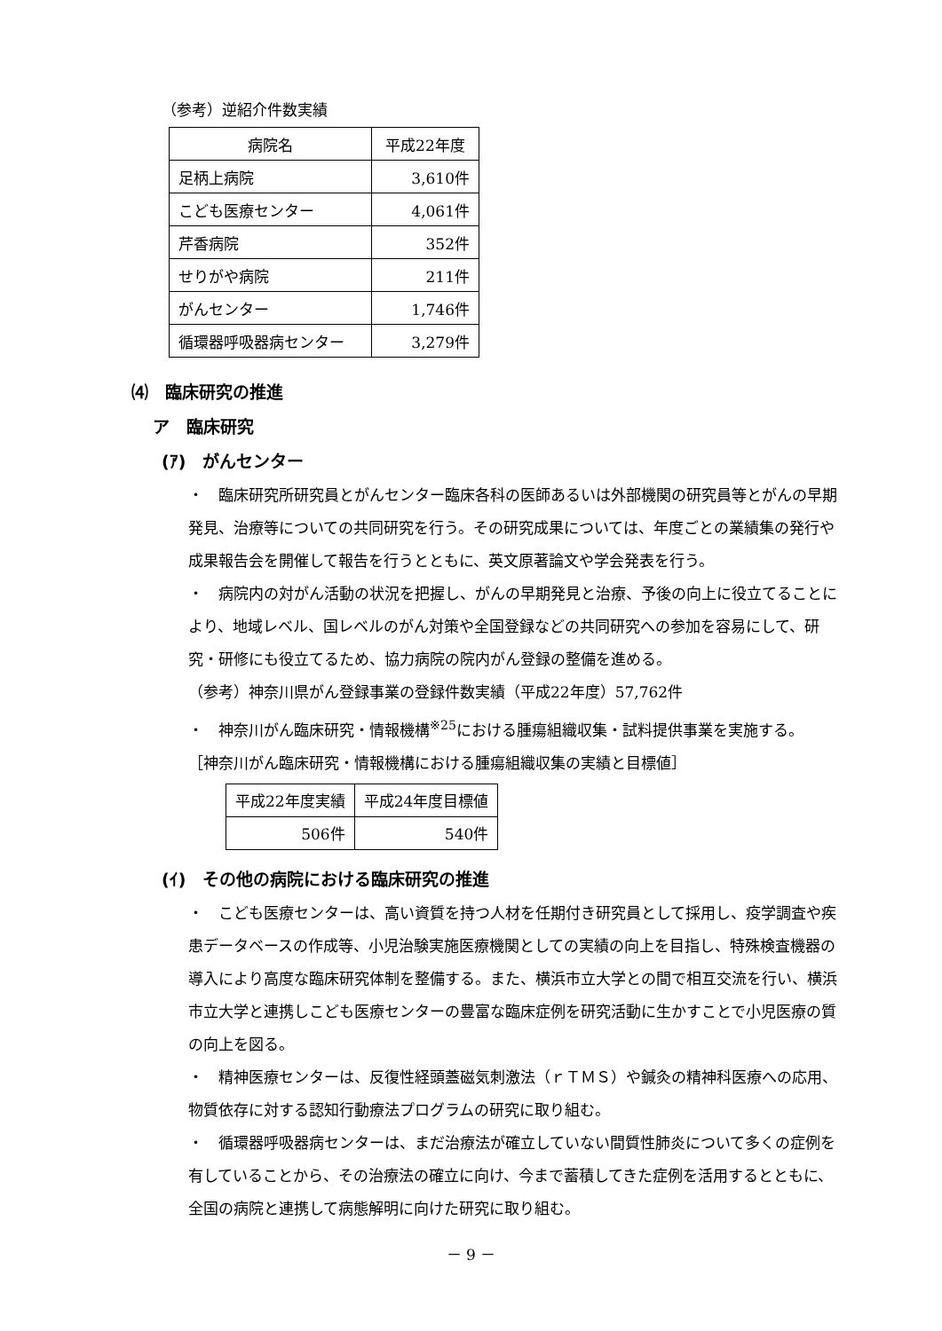（参考）逆紹介件数実績
| 病院名 | 平成22年度 |
| --- | --- |
| 足柄上病院 | 3,610件 |
| こども医療センター | 4,061件 |
| 芹香病院 | 352件 |
| せりがや病院 | 211件 |
| がんセンター | 1,746件 |
| 循環器呼吸器病センター | 3,279件 |
⑷　臨床研究の推進
ア　臨床研究
(ｱ)　がんセンター
・　臨床研究所研究員とがんセンター臨床各科の医師あるいは外部機関の研究員等とがんの早期発見、治療等についての共同研究を行う。その研究成果については、年度ごとの業績集の発行や成果報告会を開催して報告を行うとともに、英文原著論文や学会発表を行う。
・　病院内の対がん活動の状況を把握し、がんの早期発見と治療、予後の向上に役立てることにより、地域レベル、国レベルのがん対策や全国登録などの共同研究への参加を容易にして、研究・研修にも役立てるため、協力病院の院内がん登録の整備を進める。
（参考）神奈川県がん登録事業の登録件数実績（平成22年度）57,762件
・　神奈川がん臨床研究・情報機構<sup>※25</sup>における腫瘍組織収集・試料提供事業を実施する。
［神奈川がん臨床研究・情報機構における腫瘍組織収集の実績と目標値］
| 平成22年度実績 | 平成24年度目標値 |
| 506件 | 540件 |
(ｲ)　その他の病院における臨床研究の推進
・　こども医療センターは、高い資質を持つ人材を任期付き研究員として採用し、疫学調査や疾患データベースの作成等、小児治験実施医療機関としての実績の向上を目指し、特殊検査機器の導入により高度な臨床研究体制を整備する。また、横浜市立大学との間で相互交流を行い、横浜市立大学と連携しこども医療センターの豊富な臨床症例を研究活動に生かすことで小児医療の質の向上を図る。
・　精神医療センターは、反復性経頭蓋磁気刺激法（ｒＴＭＳ）や鍼灸の精神科医療への応用、物質依存に対する認知行動療法プログラムの研究に取り組む。
・　循環器呼吸器病センターは、まだ治療法が確立していない間質性肺炎について多くの症例を有していることから、その治療法の確立に向け、今まで蓄積してきた症例を活用するとともに、全国の病院と連携して病態解明に向けた研究に取り組む。
－ 9 －